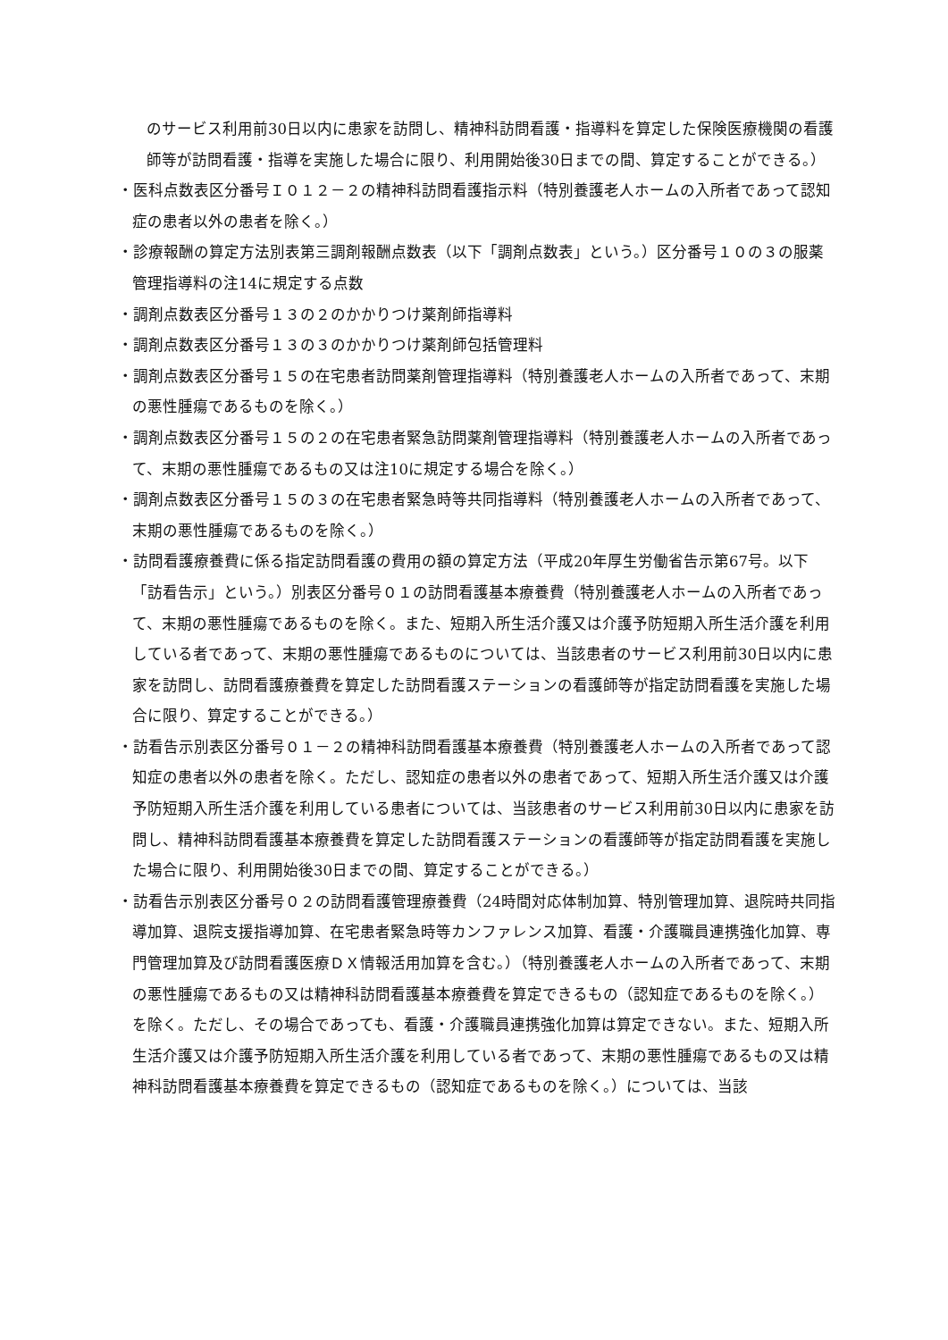のサービス利用前30日以内に患家を訪問し、精神科訪問看護・指導料を算定した保険医療機関の看護師等が訪問看護・指導を実施した場合に限り、利用開始後30日までの間、算定することができる。）
・医科点数表区分番号Ｉ０１２－２の精神科訪問看護指示料（特別養護老人ホームの入所者であって認知症の患者以外の患者を除く。）
・診療報酬の算定方法別表第三調剤報酬点数表（以下「調剤点数表」という。）区分番号１０の３の服薬管理指導料の注14に規定する点数
・調剤点数表区分番号１３の２のかかりつけ薬剤師指導料
・調剤点数表区分番号１３の３のかかりつけ薬剤師包括管理料
・調剤点数表区分番号１５の在宅患者訪問薬剤管理指導料（特別養護老人ホームの入所者であって、末期の悪性腫瘍であるものを除く。）
・調剤点数表区分番号１５の２の在宅患者緊急訪問薬剤管理指導料（特別養護老人ホームの入所者であって、末期の悪性腫瘍であるもの又は注10に規定する場合を除く。）
・調剤点数表区分番号１５の３の在宅患者緊急時等共同指導料（特別養護老人ホームの入所者であって、末期の悪性腫瘍であるものを除く。）
・訪問看護療養費に係る指定訪問看護の費用の額の算定方法（平成20年厚生労働省告示第67号。以下「訪看告示」という。）別表区分番号０１の訪問看護基本療養費（特別養護老人ホームの入所者であって、末期の悪性腫瘍であるものを除く。また、短期入所生活介護又は介護予防短期入所生活介護を利用している者であって、末期の悪性腫瘍であるものについては、当該患者のサービス利用前30日以内に患家を訪問し、訪問看護療養費を算定した訪問看護ステーションの看護師等が指定訪問看護を実施した場合に限り、算定することができる。）
・訪看告示別表区分番号０１－２の精神科訪問看護基本療養費（特別養護老人ホームの入所者であって認知症の患者以外の患者を除く。ただし、認知症の患者以外の患者であって、短期入所生活介護又は介護予防短期入所生活介護を利用している患者については、当該患者のサービス利用前30日以内に患家を訪問し、精神科訪問看護基本療養費を算定した訪問看護ステーションの看護師等が指定訪問看護を実施した場合に限り、利用開始後30日までの間、算定することができる。）
・訪看告示別表区分番号０２の訪問看護管理療養費（24時間対応体制加算、特別管理加算、退院時共同指導加算、退院支援指導加算、在宅患者緊急時等カンファレンス加算、看護・介護職員連携強化加算、専門管理加算及び訪問看護医療ＤＸ情報活用加算を含む。）（特別養護老人ホームの入所者であって、末期の悪性腫瘍であるもの又は精神科訪問看護基本療養費を算定できるもの（認知症であるものを除く。）を除く。ただし、その場合であっても、看護・介護職員連携強化加算は算定できない。また、短期入所生活介護又は介護予防短期入所生活介護を利用している者であって、末期の悪性腫瘍であるもの又は精神科訪問看護基本療養費を算定できるもの（認知症であるものを除く。）については、当該